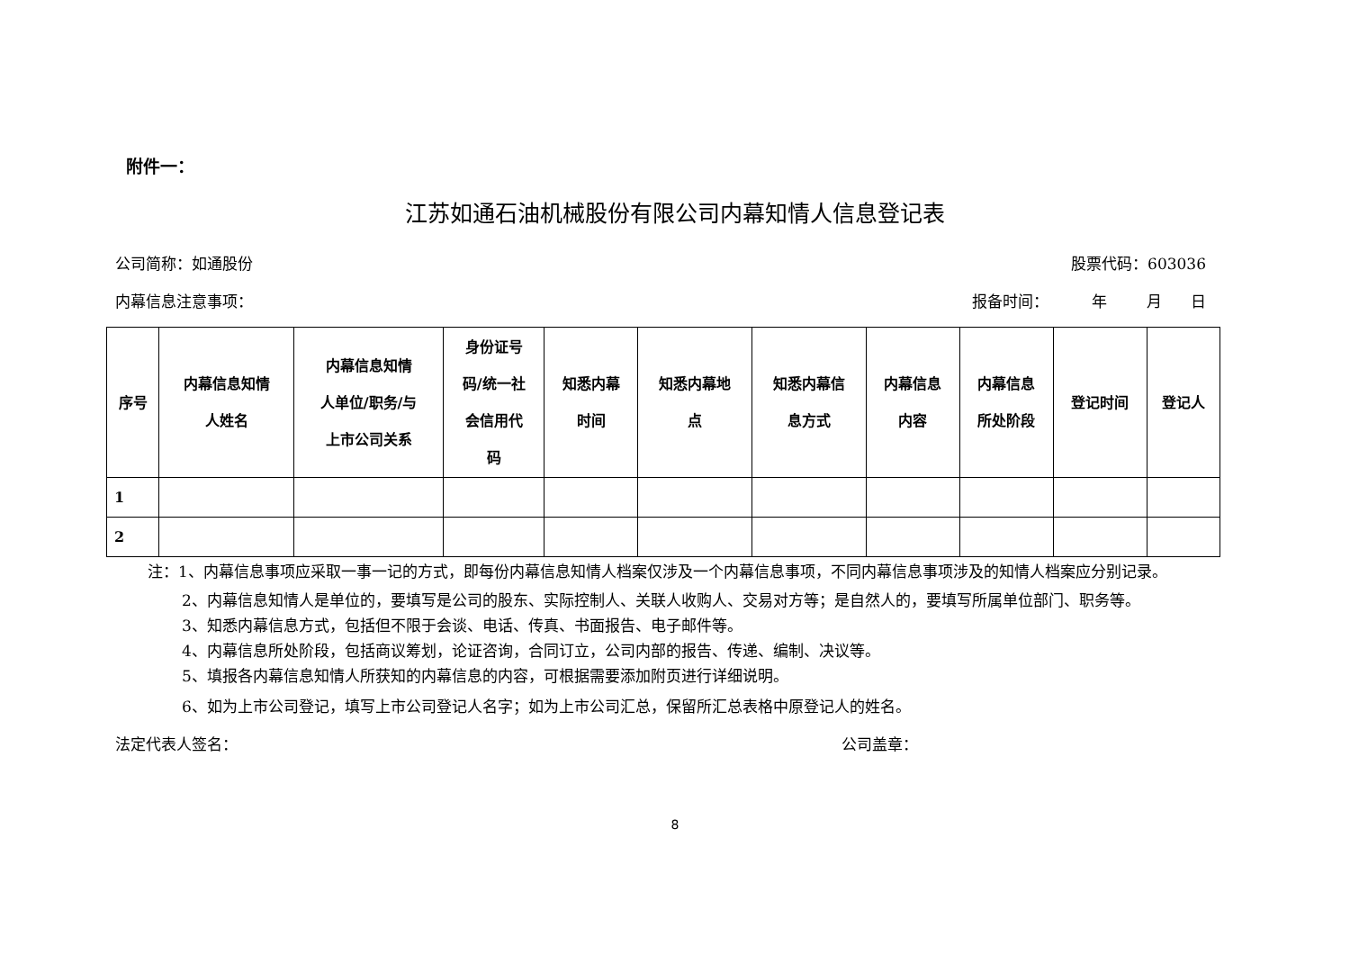附件一：
江苏如通石油机械股份有限公司内幕知情人信息登记表
公司简称：如通股份 股票代码：603036
内幕信息注意事项： 报备时间： 年 月 日
| 序号 | 内幕信息知情 人姓名 | 内幕信息知情 人单位/职务/与 上市公司关系 | 身份证号 码/统一社 会信用代 码 | 知悉内幕 时间 | 知悉内幕地 点 | 知悉内幕信 息方式 | 内幕信息 内容 | 内幕信息 所处阶段 | 登记时间 | 登记人 |
| --- | --- | --- | --- | --- | --- | --- | --- | --- | --- | --- |
| 1 | | | | | | | | | | |
| 2 | | | | | | | | | | |
注：1、内幕信息事项应采取一事一记的方式，即每份内幕信息知情人档案仅涉及一个内幕信息事项，不同内幕信息事项涉及的知情人档案应分别记录。
2、内幕信息知情人是单位的，要填写是公司的股东、实际控制人、关联人收购人、交易对方等；是自然人的，要填写所属单位部门、职务等。
3、知悉内幕信息方式，包括但不限于会谈、电话、传真、书面报告、电子邮件等。
4、内幕信息所处阶段，包括商议筹划，论证咨询，合同订立，公司内部的报告、传递、编制、决议等。
5、填报各内幕信息知情人所获知的内幕信息的内容，可根据需要添加附页进行详细说明。
6、如为上市公司登记，填写上市公司登记人名字；如为上市公司汇总，保留所汇总表格中原登记人的姓名。
法定代表人签名： 公司盖章：
8